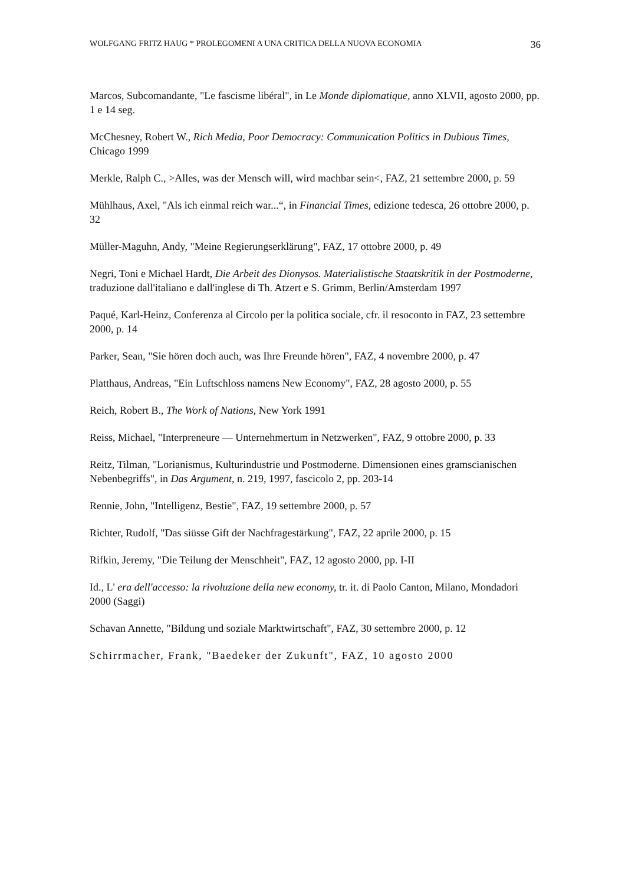WOLFGANG FRITZ HAUG * PROLEGOMENI A UNA CRITICA DELLA NUOVA ECONOMIA 36
Marcos, Subcomandante, "Le fascisme libéral", in Le Monde diplomatique, anno XLVII, agosto 2000, pp. 1 e 14 seg.
McChesney, Robert W., Rich Media, Poor Democracy: Communication Politics in Dubious Times, Chicago 1999
Merkle, Ralph C., >Alles, was der Mensch will, wird machbar sein<, FAZ, 21 settembre 2000, p. 59
Mühlhaus, Axel, "Als ich einmal reich war...“, in Financial Times, edizione tedesca, 26 ottobre 2000, p. 32
Müller-Maguhn, Andy, "Meine Regierungserklärung", FAZ, 17 ottobre 2000, p. 49
Negri, Toni e Michael Hardt, Die Arbeit des Dionysos. Materialistische Staatskritik in der Postmoderne, traduzione dall'italiano e dall'inglese di Th. Atzert e S. Grimm, Berlin/Amsterdam 1997
Paqué, Karl-Heinz, Conferenza al Circolo per la politica sociale, cfr. il resoconto in FAZ, 23 settembre 2000, p. 14
Parker, Sean, "Sie hören doch auch, was Ihre Freunde hören", FAZ, 4 novembre 2000, p. 47
Platthaus, Andreas, "Ein Luftschloss namens New Economy", FAZ, 28 agosto 2000, p. 55
Reich, Robert B., The Work of Nations, New York 1991
Reiss, Michael, "Interpreneure — Unternehmertum in Netzwerken", FAZ, 9 ottobre 2000, p. 33
Reitz, Tilman, "Lorianismus, Kulturindustrie und Postmoderne. Dimensionen eines gramscianischen Nebenbegriffs", in Das Argument, n. 219, 1997, fascicolo 2, pp. 203-14
Rennie, John, "Intelligenz, Bestie", FAZ, 19 settembre 2000, p. 57
Richter, Rudolf, "Das siüsse Gift der Nachfragestärkung", FAZ, 22 aprile 2000, p. 15
Rifkin, Jeremy, "Die Teilung der Menschheit", FAZ, 12 agosto 2000, pp. I-II
Id., L' era dell'accesso: la rivoluzione della new economy, tr. it. di Paolo Canton, Milano, Mondadori 2000 (Saggi)
Schavan Annette, "Bildung und soziale Marktwirtschaft", FAZ, 30 settembre 2000, p. 12
Schirrmacher, Frank, "Baedeker der Zukunft", FAZ, 10 agosto 2000